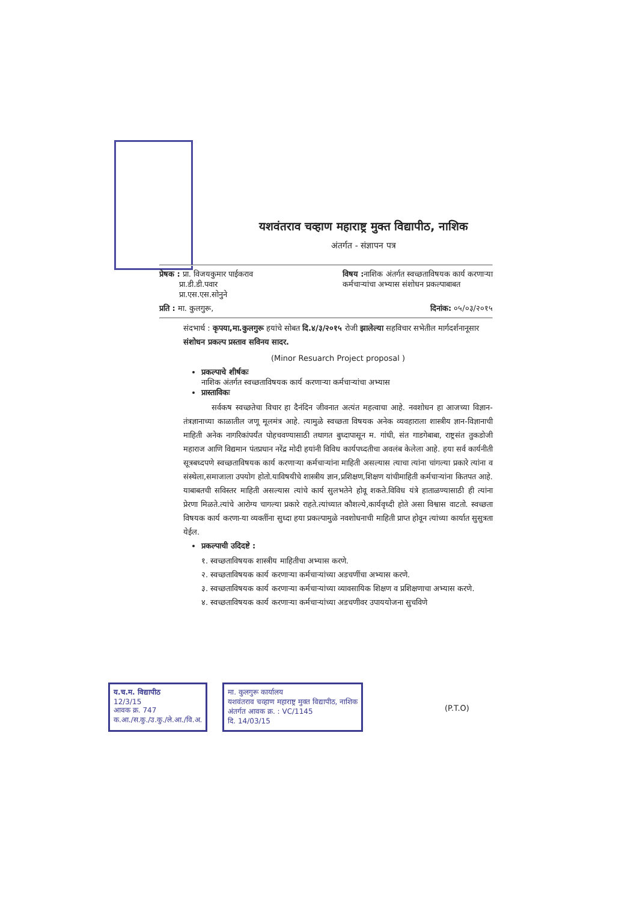यशवंतराव चव्हाण महाराष्ट्र मुक्त विद्यापीठ, नाशिक
अंतर्गत - संज्ञापन पत्र
प्रेषक : प्रा. विजयकुमार पाईकराव
प्रा.डी.डी.पवार
प्रा.एस.एस.सोनुने
विषय : नाशिक अंतर्गत स्वच्छताविषयक कार्य करणाऱ्या
कर्मचाऱ्यांचा अभ्यास संशोधन प्रकल्पाबाबत
प्रति : मा. कुलगुरू, दिनांक: ०५/०३/२०१५
संदभार्थ : कृपया,मा.कुलगुरू हयांचे सोबत दि.४/३/२०१५ रोजी झालेल्या सहविचार सभेतील मार्गदर्शनानूसार संशोधन प्रकल्प प्रस्ताव सविनय सादर.
(Minor Resuarch Project proposal )
प्रकल्पाचे शीर्षकः
नाशिक अंतर्गत स्वच्छताविषयक कार्य करणाऱ्या कर्मचाऱ्यांचा अभ्यास
प्रास्ताविकः
सर्वकष स्वच्छतेचा विचार हा दैनंदिन जीवनात अत्यंत महत्वाचा आहे. नवशोधन हा आजच्या विज्ञान-तंत्रज्ञानाच्या काळातील जणू मूलमंत्र आहे. त्यामुळे स्वच्छता विषयक अनेक व्यवहाराला शास्त्रीय ज्ञान-विज्ञानाची माहिती अनेक नागरिकांपर्यंत पोहचवण्यासाठी तथागत बुध्दापासून म. गांधी, संत गाडगेबाबा, राष्ट्रसंत तुकडोजी महाराज आणि विद्यमान पंतप्रधान नरेंद्र मोदी हयांनी विविध कार्यपध्दतीचा अवलंब केलेला आहे. हया सर्व कार्यनीती सूत्रबध्दपणे स्वच्छताविषयक कार्य करणाऱ्या कर्मचाऱ्यांना माहिती असल्यास त्याचा त्यांना चांगल्या प्रकारे त्यांना व संस्थेला,समाजाला उपयोग होतो.याविषयीचे शास्त्रीय ज्ञान,प्रशिक्षण,शिक्षण यांचीमाहिती कर्मचाऱ्यांना कितपत आहे. याबाबतची सविस्तर माहिती असल्यास त्यांचे कार्य सुलभतेने होवू शकते.विविध यंत्रे हाताळण्यासाठी ही त्यांना प्रेरणा मिळते.त्यांचे आरोग्य चागल्या प्रकारे राहते.त्यांच्यात कौशल्ये,कार्यवृध्दी होते असा विश्वास वाटतो. स्वच्छता विषयक कार्य करणा-या व्यक्तींना सुध्दा हया प्रकल्पामुळे नवशोधनाची माहिती प्राप्त होवून त्यांच्या कार्यात सुसुत्रता येईल.
प्रकल्पाची उदिदष्टे :
१. स्वच्छताविषयक शास्त्रीय माहितीचा अभ्यास करणे.
२. स्वच्छताविषयक कार्य करणाऱ्या कर्मचाऱ्यांच्या अडचणींचा अभ्यास करणे.
३. स्वच्छताविषयक कार्य करणाऱ्या कर्मचाऱ्यांच्या व्यावसायिक शिक्षण व प्रशिक्षणाचा अभ्यास करणे.
४. स्वच्छताविषयक कार्य करणाऱ्या कर्मचाऱ्यांच्या अडचणीवर उपाययोजना सुचविणे
य.च.म. विद्यापीठ
12/3/15
आवक क्र. 747
क.आ./स.कु./उ.कु./ले.आ./वि.अ.
मा. कुलगुरू कार्यालय
यशवंतराव चव्हाण महाराष्ट्र मुक्त विद्यापीठ, नाशिक
अंतर्गत आवक क्र. : VC/1145
दि. 14/03/15
(P.T.O)